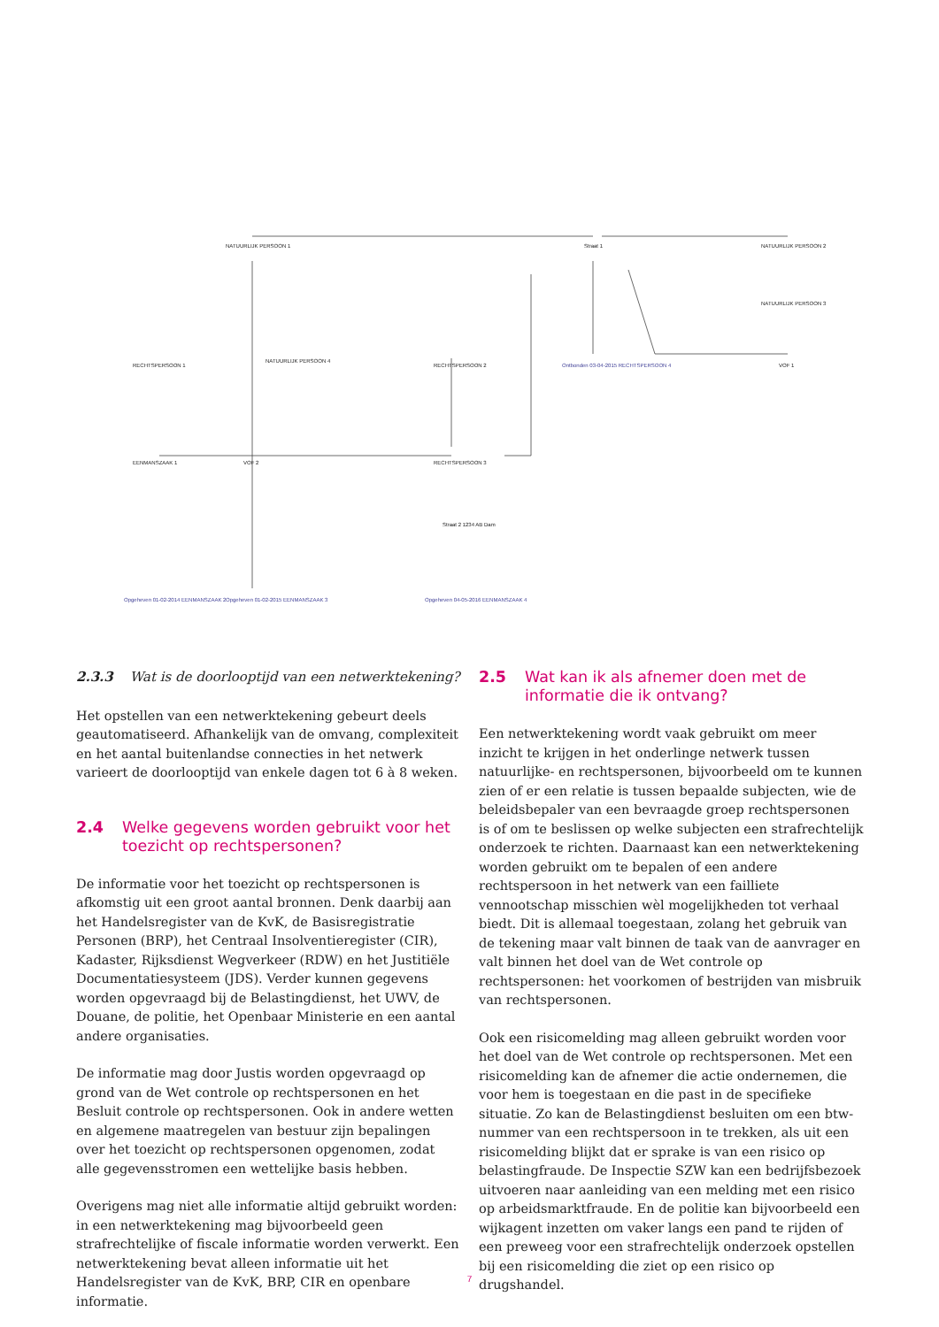NATUURLIJK PERSOON 1
Straat 1
NATUURLIJK PERSOON 2
RECHTSPERSOON 2
RECHTSPERSOON 1
EENMANSZAAK 1
VOF 2
RECHTSPERSOON 3
VOF 1
NATUURLIJK PERSOON 4
Straat 2 1234 AB Dam
Opgeheven 01-02-2014 EENMANSZAAK 2
Opgeheven 01-02-2015 EENMANSZAAK 3
Opgeheven 04-05-2016 EENMANSZAAK 4
Ontbonden 03-04-2015 RECHTSPERSOON 4
NATUURLIJK PERSOON 3
2.3.3 Wat is de doorlooptijd van een netwerktekening?
Het opstellen van een netwerktekening gebeurt deels geautomatiseerd. Afhankelijk van de omvang, complexiteit en het aantal buitenlandse connecties in het netwerk varieert de doorlooptijd van enkele dagen tot 6 à 8 weken.
2.4 Welke gegevens worden gebruikt voor het toezicht op rechtspersonen?
De informatie voor het toezicht op rechtspersonen is afkomstig uit een groot aantal bronnen. Denk daarbij aan het Handelsregister van de KvK, de Basisregistratie Personen (BRP), het Centraal Insolventieregister (CIR), Kadaster, Rijksdienst Wegverkeer (RDW) en het Justitiële Documentatiesysteem (JDS). Verder kunnen gegevens worden opgevraagd bij de Belastingdienst, het UWV, de Douane, de politie, het Openbaar Ministerie en een aantal andere organisaties.
De informatie mag door Justis worden opgevraagd op grond van de Wet controle op rechtspersonen en het Besluit controle op rechtspersonen. Ook in andere wetten en algemene maatregelen van bestuur zijn bepalingen over het toezicht op rechtspersonen opgenomen, zodat alle gegevensstromen een wettelijke basis hebben.
Overigens mag niet alle informatie altijd gebruikt worden: in een netwerktekening mag bijvoorbeeld geen strafrechtelijke of fiscale informatie worden verwerkt. Een netwerktekening bevat alleen informatie uit het Handelsregister van de KvK, BRP, CIR en openbare informatie.
2.5 Wat kan ik als afnemer doen met de informatie die ik ontvang?
Een netwerktekening wordt vaak gebruikt om meer inzicht te krijgen in het onderlinge netwerk tussen natuurlijke- en rechtspersonen, bijvoorbeeld om te kunnen zien of er een relatie is tussen bepaalde subjecten, wie de beleidsbepaler van een bevraagde groep rechtspersonen is of om te beslissen op welke subjecten een strafrechtelijk onderzoek te richten. Daarnaast kan een netwerktekening worden gebruikt om te bepalen of een andere rechtspersoon in het netwerk van een failliete vennootschap misschien wèl mogelijkheden tot verhaal biedt. Dit is allemaal toegestaan, zolang het gebruik van de tekening maar valt binnen de taak van de aanvrager en valt binnen het doel van de Wet controle op rechtspersonen: het voorkomen of bestrijden van misbruik van rechtspersonen.
Ook een risicomelding mag alleen gebruikt worden voor het doel van de Wet controle op rechtspersonen. Met een risicomelding kan de afnemer die actie ondernemen, die voor hem is toegestaan en die past in de specifieke situatie. Zo kan de Belastingdienst besluiten om een btw-nummer van een rechtspersoon in te trekken, als uit een risicomelding blijkt dat er sprake is van een risico op belastingfraude. De Inspectie SZW kan een bedrijfsbezoek uitvoeren naar aanleiding van een melding met een risico op arbeidsmarktfraude. En de politie kan bijvoorbeeld een wijkagent inzetten om vaker langs een pand te rijden of een preweeg voor een strafrechtelijk onderzoek opstellen bij een risicomelding die ziet op een risico op drugshandel.
7